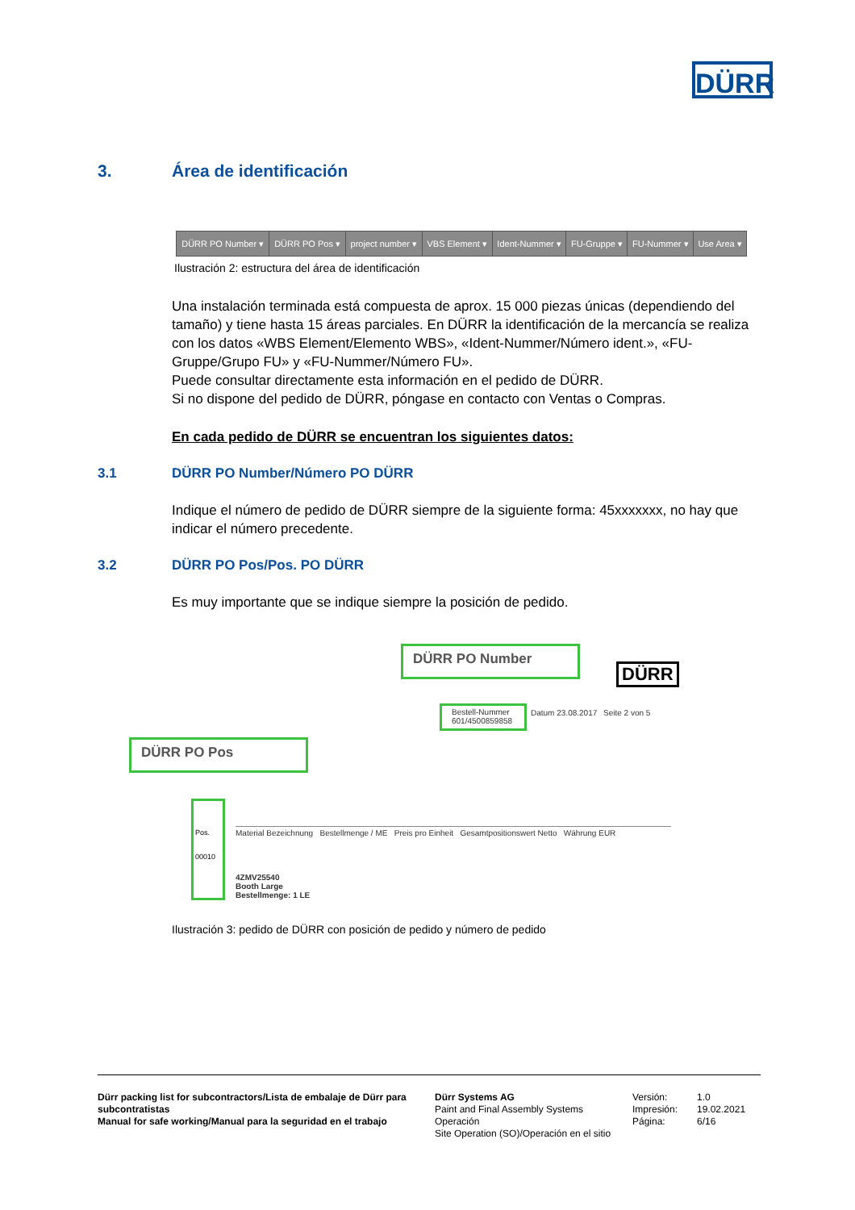DÜRR
3. Área de identificación
| DÜRR PO Number ▾ | DÜRR PO Pos ▾ | project number ▾ | VBS Element ▾ | Ident-Nummer ▾ | FU-Gruppe ▾ | FU-Nummer ▾ | Use Area ▾ |
Ilustración 2: estructura del área de identificación
Una instalación terminada está compuesta de aprox. 15 000 piezas únicas (dependiendo del tamaño) y tiene hasta 15 áreas parciales. En DÜRR la identificación de la mercancía se realiza con los datos «WBS Element/Elemento WBS», «Ident-Nummer/Número ident.», «FU-Gruppe/Grupo FU» y «FU-Nummer/Número FU».
Puede consultar directamente esta información en el pedido de DÜRR.
Si no dispone del pedido de DÜRR, póngase en contacto con Ventas o Compras.
En cada pedido de DÜRR se encuentran los siguientes datos:
3.1 DÜRR PO Number/Número PO DÜRR
Indique el número de pedido de DÜRR siempre de la siguiente forma: 45xxxxxxx, no hay que indicar el número precedente.
3.2 DÜRR PO Pos/Pos. PO DÜRR
Es muy importante que se indique siempre la posición de pedido.
DÜRR PO Number
DÜRR
Bestell-Nummer 601/4500859858
Datum 23.08.2017 Seite 2 von 5
DÜRR PO Pos
Pos.
00010
Material Bezeichnung Bestellmenge / ME Preis pro Einheit Gesamtpositionswert Netto Währung EUR
4ZMV25540
Booth Large
Bestellmenge: 1 LE
Ilustración 3: pedido de DÜRR con posición de pedido y número de pedido
Dürr packing list for subcontractors/Lista de embalaje de Dürr para subcontratistas
Manual for safe working/Manual para la seguridad en el trabajo
Dürr Systems AG
Paint and Final Assembly Systems
Operación
Site Operation (SO)/Operación en el sitio
Versión:
Impresión:
Página:
1.0
19.02.2021
6/16